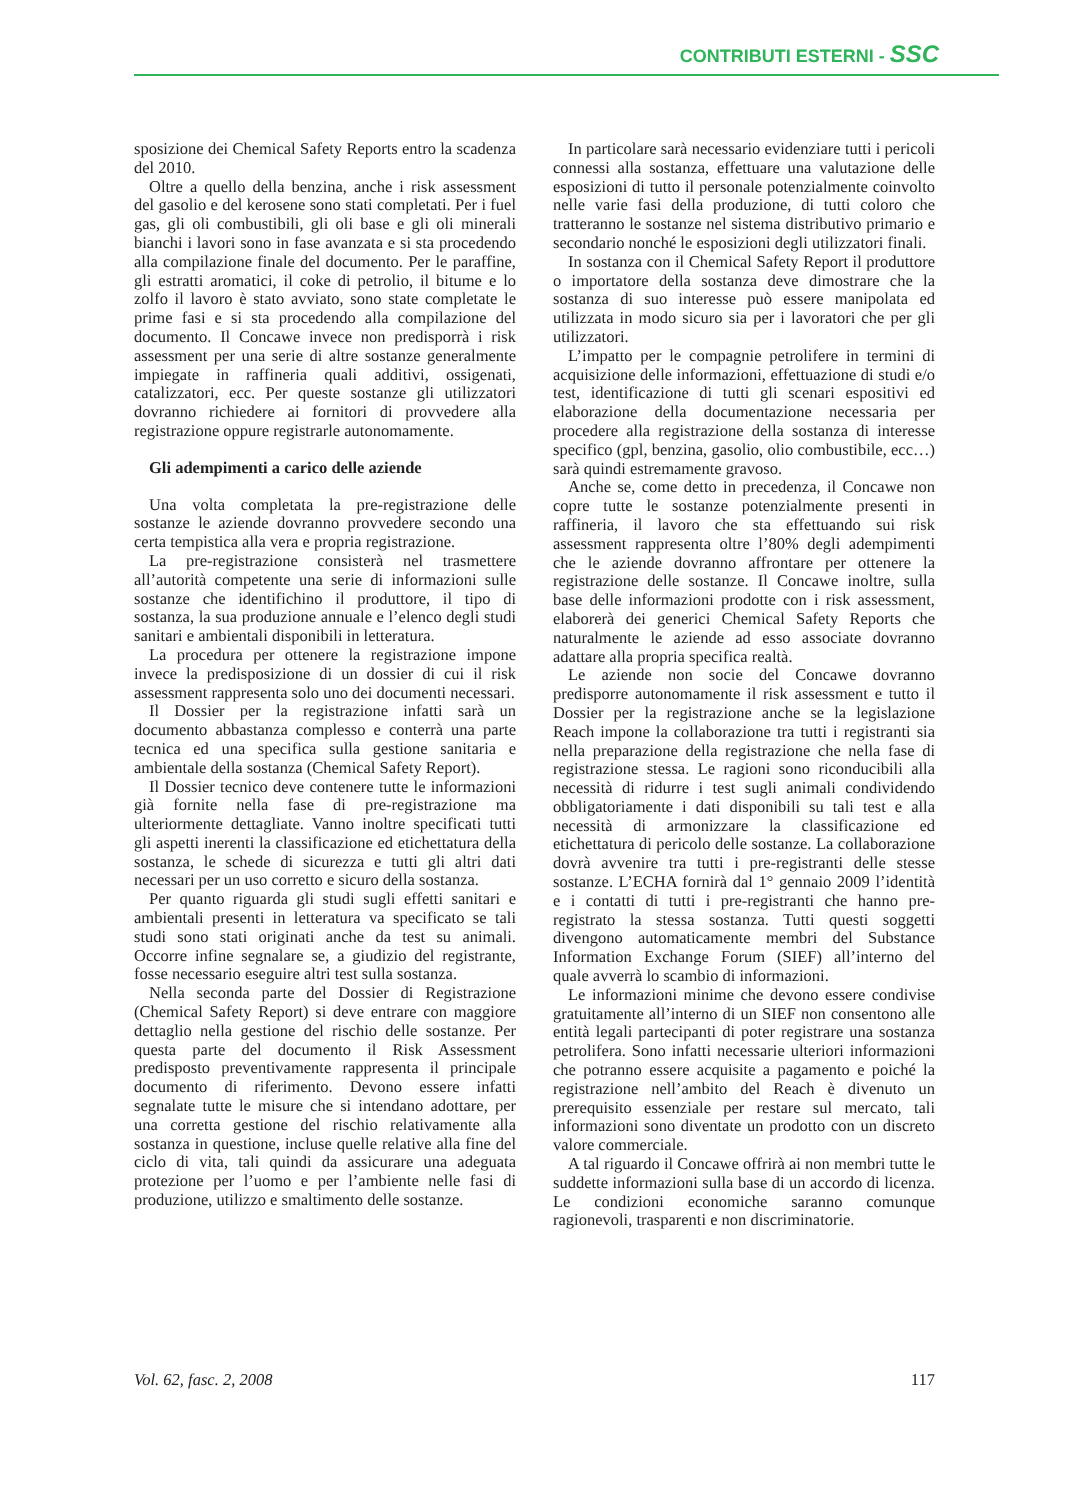CONTRIBUTI ESTERNI - SSC
sposizione dei Chemical Safety Reports entro la scadenza del 2010.
Oltre a quello della benzina, anche i risk assessment del gasolio e del kerosene sono stati completati. Per i fuel gas, gli oli combustibili, gli oli base e gli oli minerali bianchi i lavori sono in fase avanzata e si sta procedendo alla compilazione finale del documento. Per le paraffine, gli estratti aromatici, il coke di petrolio, il bitume e lo zolfo il lavoro è stato avviato, sono state completate le prime fasi e si sta procedendo alla compilazione del documento. Il Concawe invece non predisporrà i risk assessment per una serie di altre sostanze generalmente impiegate in raffineria quali additivi, ossigenati, catalizzatori, ecc. Per queste sostanze gli utilizzatori dovranno richiedere ai fornitori di provvedere alla registrazione oppure registrarle autonomamente.
Gli adempimenti a carico delle aziende
Una volta completata la pre-registrazione delle sostanze le aziende dovranno provvedere secondo una certa tempistica alla vera e propria registrazione.
La pre-registrazione consisterà nel trasmettere all’autorità competente una serie di informazioni sulle sostanze che identifichino il produttore, il tipo di sostanza, la sua produzione annuale e l’elenco degli studi sanitari e ambientali disponibili in letteratura.
La procedura per ottenere la registrazione impone invece la predisposizione di un dossier di cui il risk assessment rappresenta solo uno dei documenti necessari.
Il Dossier per la registrazione infatti sarà un documento abbastanza complesso e conterrà una parte tecnica ed una specifica sulla gestione sanitaria e ambientale della sostanza (Chemical Safety Report).
Il Dossier tecnico deve contenere tutte le informazioni già fornite nella fase di pre-registrazione ma ulteriormente dettagliate. Vanno inoltre specificati tutti gli aspetti inerenti la classificazione ed etichettatura della sostanza, le schede di sicurezza e tutti gli altri dati necessari per un uso corretto e sicuro della sostanza.
Per quanto riguarda gli studi sugli effetti sanitari e ambientali presenti in letteratura va specificato se tali studi sono stati originati anche da test su animali. Occorre infine segnalare se, a giudizio del registrante, fosse necessario eseguire altri test sulla sostanza.
Nella seconda parte del Dossier di Registrazione (Chemical Safety Report) si deve entrare con maggiore dettaglio nella gestione del rischio delle sostanze. Per questa parte del documento il Risk Assessment predisposto preventivamente rappresenta il principale documento di riferimento. Devono essere infatti segnalate tutte le misure che si intendano adottare, per una corretta gestione del rischio relativamente alla sostanza in questione, incluse quelle relative alla fine del ciclo di vita, tali quindi da assicurare una adeguata protezione per l’uomo e per l’ambiente nelle fasi di produzione, utilizzo e smaltimento delle sostanze.
In particolare sarà necessario evidenziare tutti i pericoli connessi alla sostanza, effettuare una valutazione delle esposizioni di tutto il personale potenzialmente coinvolto nelle varie fasi della produzione, di tutti coloro che tratteranno le sostanze nel sistema distributivo primario e secondario nonché le esposizioni degli utilizzatori finali.
In sostanza con il Chemical Safety Report il produttore o importatore della sostanza deve dimostrare che la sostanza di suo interesse può essere manipolata ed utilizzata in modo sicuro sia per i lavoratori che per gli utilizzatori.
L’impatto per le compagnie petrolifere in termini di acquisizione delle informazioni, effettuazione di studi e/o test, identificazione di tutti gli scenari espositivi ed elaborazione della documentazione necessaria per procedere alla registrazione della sostanza di interesse specifico (gpl, benzina, gasolio, olio combustibile, ecc…) sarà quindi estremamente gravoso.
Anche se, come detto in precedenza, il Concawe non copre tutte le sostanze potenzialmente presenti in raffineria, il lavoro che sta effettuando sui risk assessment rappresenta oltre l’80% degli adempimenti che le aziende dovranno affrontare per ottenere la registrazione delle sostanze. Il Concawe inoltre, sulla base delle informazioni prodotte con i risk assessment, elaborerà dei generici Chemical Safety Reports che naturalmente le aziende ad esso associate dovranno adattare alla propria specifica realtà.
Le aziende non socie del Concawe dovranno predisporre autonomamente il risk assessment e tutto il Dossier per la registrazione anche se la legislazione Reach impone la collaborazione tra tutti i registranti sia nella preparazione della registrazione che nella fase di registrazione stessa. Le ragioni sono riconducibili alla necessità di ridurre i test sugli animali condividendo obbligatoriamente i dati disponibili su tali test e alla necessità di armonizzare la classificazione ed etichettatura di pericolo delle sostanze. La collaborazione dovrà avvenire tra tutti i pre-registranti delle stesse sostanze. L’ECHA fornirà dal 1° gennaio 2009 l’identità e i contatti di tutti i pre-registranti che hanno pre-registrato la stessa sostanza. Tutti questi soggetti divengono automaticamente membri del Substance Information Exchange Forum (SIEF) all’interno del quale avverrà lo scambio di informazioni.
Le informazioni minime che devono essere condivise gratuitamente all’interno di un SIEF non consentono alle entità legali partecipanti di poter registrare una sostanza petrolifera. Sono infatti necessarie ulteriori informazioni che potranno essere acquisite a pagamento e poiché la registrazione nell’ambito del Reach è divenuto un prerequisito essenziale per restare sul mercato, tali informazioni sono diventate un prodotto con un discreto valore commerciale.
A tal riguardo il Concawe offrirà ai non membri tutte le suddette informazioni sulla base di un accordo di licenza. Le condizioni economiche saranno comunque ragionevoli, trasparenti e non discriminatorie.
Vol. 62, fasc. 2, 2008 117